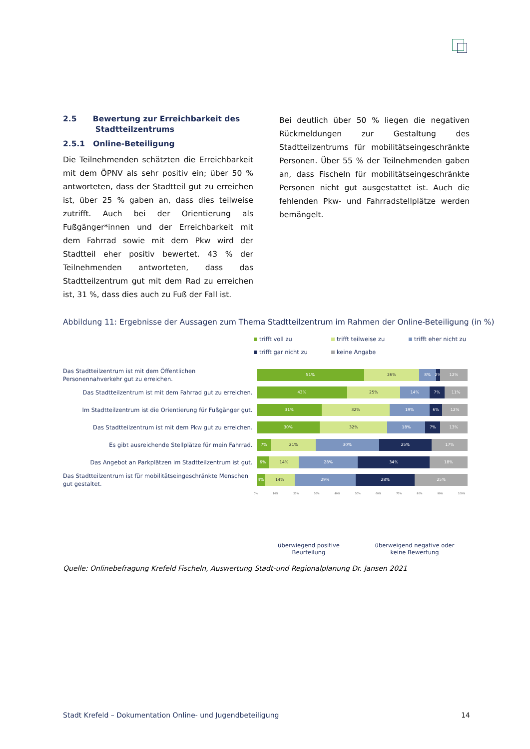2.5 Bewertung zur Erreichbarkeit des
Stadtteilzentrums
2.5.1 Online-Beteiligung
Die Teilnehmenden schätzten die Erreichbarkeit mit dem ÖPNV als sehr positiv ein; über 50 % antworteten, dass der Stadtteil gut zu erreichen ist, über 25 % gaben an, dass dies teilweise zutrifft. Auch bei der Orientierung als Fußgänger*innen und der Erreichbarkeit mit dem Fahrrad sowie mit dem Pkw wird der Stadtteil eher positiv bewertet. 43 % der Teilnehmenden antworteten, dass das Stadtteilzentrum gut mit dem Rad zu erreichen ist, 31 %, dass dies auch zu Fuß der Fall ist.
Bei deutlich über 50 % liegen die negativen Rückmeldungen zur Gestaltung des Stadtteilzentrums für mobilitätseingeschränkte Personen. Über 55 % der Teilnehmenden gaben an, dass Fischeln für mobilitätseingeschränkte Personen nicht gut ausgestattet ist. Auch die fehlenden Pkw- und Fahrradstellplätze werden bemängelt.
Abbildung 11: Ergebnisse der Aussagen zum Thema Stadtteilzentrum im Rahmen der Online-Beteiligung (in %)
trifft voll zu
trifft teilweise zu
trifft eher nicht zu
trifft gar nicht zu
keine Angabe
Das Stadtteilzentrum ist mit dem Öffentlichen Personennahverkehr gut zu erreichen.
51% 26% 8% 2% 12%
Das Stadtteilzentrum ist mit dem Fahrrad gut zu erreichen.
43% 25% 14% 7% 11%
Im Stadtteilzentrum ist die Orientierung für Fußgänger gut.
31% 32% 19% 6% 12%
Das Stadtteilzentrum ist mit dem Pkw gut zu erreichen.
30% 32% 18% 7% 13%
Es gibt ausreichende Stellplätze für mein Fahrrad.
7% 21% 30% 25% 17%
Das Angebot an Parkplätzen im Stadtteilzentrum ist gut.
6% 14% 28% 34% 18%
Das Stadtteilzentrum ist für mobilitätseingeschränkte Menschen gut gestaltet.
4% 14% 29% 28% 25%
0% 10% 20% 30% 40% 50% 60% 70% 80% 90% 100%
überwiegend positive
Beurteilung
überweigend negative oder
keine Bewertung
Quelle: Onlinebefragung Krefeld Fischeln, Auswertung Stadt-und Regionalplanung Dr. Jansen 2021
Stadt Krefeld – Dokumentation Online- und Jugendbeteiligung 14